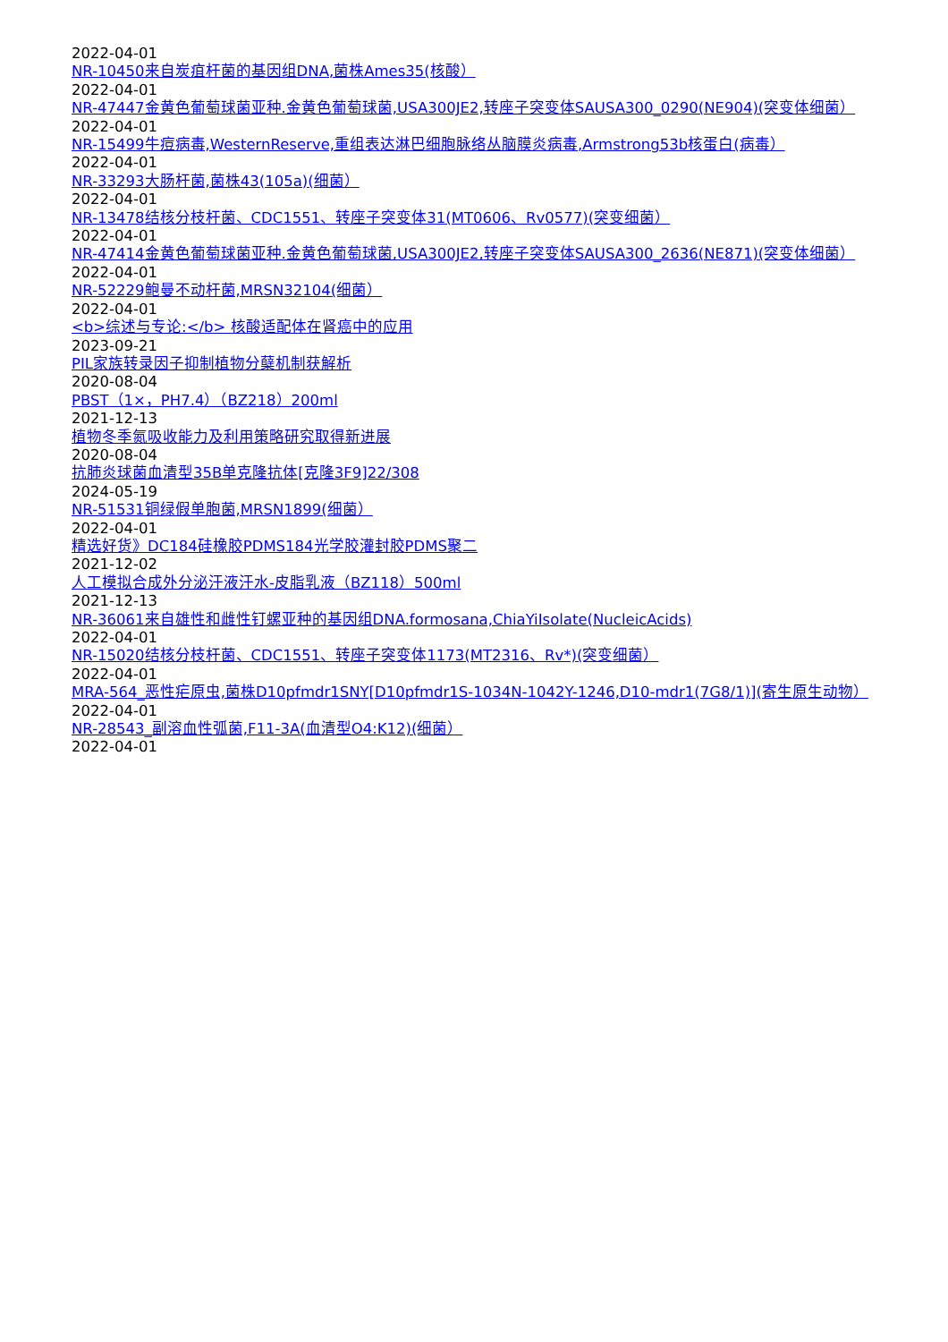2022-04-01
NR-10450来自炭疽杆菌的基因组DNA,菌株Ames35(核酸）
2022-04-01
NR-47447金黄色葡萄球菌亚种.金黄色葡萄球菌,USA300JE2,转座子突变体SAUSA300_0290(NE904)(突变体细菌）
2022-04-01
NR-15499牛痘病毒,WesternReserve,重组表达淋巴细胞脉络丛脑膜炎病毒,Armstrong53b核蛋白(病毒）
2022-04-01
NR-33293大肠杆菌,菌株43(105a)(细菌）
2022-04-01
NR-13478结核分枝杆菌、CDC1551、转座子突变体31(MT0606、Rv0577)(突变细菌）
2022-04-01
NR-47414金黄色葡萄球菌亚种.金黄色葡萄球菌,USA300JE2,转座子突变体SAUSA300_2636(NE871)(突变体细菌）
2022-04-01
NR-52229鲍曼不动杆菌,MRSN32104(细菌）
2022-04-01
<b>综述与专论:</b> 核酸适配体在肾癌中的应用
2023-09-21
PIL家族转录因子抑制植物分蘖机制获解析
2020-08-04
PBST（1×，PH7.4）（BZ218）200ml
2021-12-13
植物冬季氮吸收能力及利用策略研究取得新进展
2020-08-04
抗肺炎球菌血清型35B单克隆抗体[克隆3F9]22/308
2024-05-19
NR-51531铜绿假单胞菌,MRSN1899(细菌）
2022-04-01
精选好货》DC184硅橡胶PDMS184光学胶灌封胶PDMS聚二
2021-12-02
人工模拟合成外分泌汗液汗水-皮脂乳液（BZ118）500ml
2021-12-13
NR-36061来自雄性和雌性钉螺亚种的基因组DNA.formosana,ChiaYiIsolate(NucleicAcids)
2022-04-01
NR-15020结核分枝杆菌、CDC1551、转座子突变体1173(MT2316、Rv*)(突变细菌）
2022-04-01
MRA-564_恶性疟原虫,菌株D10pfmdr1SNY[D10pfmdr1S-1034N-1042Y-1246,D10-mdr1(7G8/1)](寄生原生动物）
2022-04-01
NR-28543_副溶血性弧菌,F11-3A(血清型O4:K12)(细菌）
2022-04-01